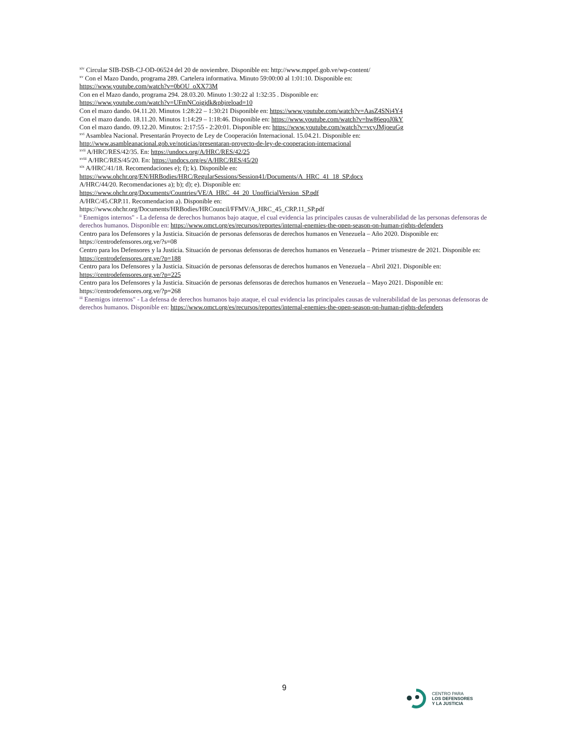<sup>xiv</sup> Circular SIB-DSB-CJ-OD-06524 del 20 de noviembre. Disponible en: http://www.mppef.gob.ve/wp-content/
<sup>xv</sup> Con el Mazo Dando, programa 289. Cartelera informativa. Minuto 59:00:00 al 1:01:10. Disponible en:
https://www.youtube.com/watch?v=0bOU_oXX73M
Con en el Mazo dando, programa 294. 28.03.20. Minuto 1:30:22 al 1:32:35 . Disponible en:
https://www.youtube.com/watch?v=UFmNCoigjdk&pbjreload=10
Con el mazo dando. 04.11.20. Minutos 1:28:22 – 1:30:21 Disponible en: https://www.youtube.com/watch?v=AasZ4SNi4Y4
Con el mazo dando. 18.11.20. Minutos 1:14:29 – 1:18:46. Disponible en: https://www.youtube.com/watch?v=hw86eqoJ0kY
Con el mazo dando. 09.12.20. Minutos: 2:17:55 - 2:20:01. Disponible en: https://www.youtube.com/watch?v=vcyJMjoeuGg
<sup>xvi</sup> Asamblea Nacional. Presentarán Proyecto de Ley de Cooperación Internacional. 15.04.21. Disponible en:
http://www.asambleanacional.gob.ve/noticias/presentaran-proyecto-de-ley-de-cooperacion-internacional
<sup>xvii</sup> A/HRC/RES/42/35. En: https://undocs.org/A/HRC/RES/42/25
<sup>xviii</sup> A/HRC/RES/45/20. En: https://undocs.org/es/A/HRC/RES/45/20
<sup>xix</sup> A/HRC/41/18. Recomendaciones e); f); k). Disponible en:
https://www.ohchr.org/EN/HRBodies/HRC/RegularSessions/Session41/Documents/A_HRC_41_18_SP.docx
A/HRC/44/20. Recomendaciones a); b); d); e). Disponible en:
https://www.ohchr.org/Documents/Countries/VE/A_HRC_44_20_UnofficialVersion_SP.pdf
A/HRC/45.CRP.11. Recomendacion a). Disponible en:
https://www.ohchr.org/Documents/HRBodies/HRCouncil/FFMV/A_HRC_45_CRP.11_SP.pdf
<sup>ii</sup> Enemigos internos" - La defensa de derechos humanos bajo ataque, el cual evidencia las principales causas de vulnerabilidad de las personas defensoras de derechos humanos. Disponible en: https://www.omct.org/es/recursos/reportes/internal-enemies-the-open-season-on-human-rights-defenders
Centro para los Defensores y la Justicia. Situación de personas defensoras de derechos humanos en Venezuela – Año 2020. Disponible en: https://centrodefensores.org.ve/?s=08
Centro para los Defensores y la Justicia. Situación de personas defensoras de derechos humanos en Venezuela – Primer trismestre de 2021. Disponible en: https://centrodefensores.org.ve/?p=188
Centro para los Defensores y la Justicia. Situación de personas defensoras de derechos humanos en Venezuela – Abril 2021. Disponible en: https://centrodefensores.org.ve/?p=225
Centro para los Defensores y la Justicia. Situación de personas defensoras de derechos humanos en Venezuela – Mayo 2021. Disponible en: https://centrodefensores.org.ve/?p=268
<sup>iii</sup> Enemigos internos" - La defensa de derechos humanos bajo ataque, el cual evidencia las principales causas de vulnerabilidad de las personas defensoras de derechos humanos. Disponible en: https://www.omct.org/es/recursos/reportes/internal-enemies-the-open-season-on-human-rights-defenders
9
CENTRO PARA
LOS DEFENSORES
Y LA JUSTICIA